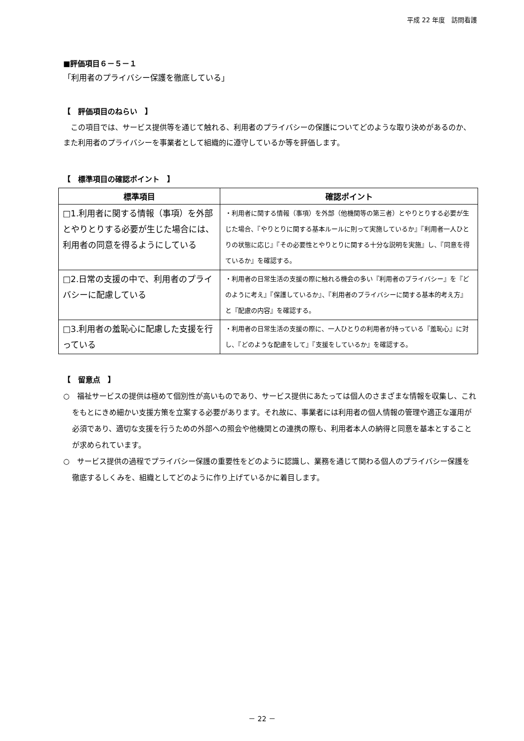平成 22 年度　訪問看護
■評価項目６－５－１
「利用者のプライバシー保護を徹底している」
【　評価項目のねらい　】
この項目では、サービス提供等を通じて触れる、利用者のプライバシーの保護についてどのような取り決めがあるのか、また利用者のプライバシーを事業者として組織的に遵守しているか等を評価します。
【　標準項目の確認ポイント　】
| 標準項目 | 確認ポイント |
| --- | --- |
| □1.利用者に関する情報（事項）を外部とやりとりする必要が生じた場合には、利用者の同意を得るようにしている | ・利用者に関する情報（事項）を外部（他機関等の第三者）とやりとりする必要が生じた場合、『やりとりに関する基本ルールに則って実施しているか』『利用者一人ひとりの状態に応じ』『その必要性とやりとりに関する十分な説明を実施』し、『同意を得ているか』を確認する。 |
| □2.日常の支援の中で、利用者のプライバシーに配慮している | ・利用者の日常生活の支援の際に触れる機会の多い『利用者のプライバシー』を『どのように考え』『保護しているか』、『利用者のプライバシーに関する基本的考え方』と『配慮の内容』を確認する。 |
| □3.利用者の羞恥心に配慮した支援を行っている | ・利用者の日常生活の支援の際に、一人ひとりの利用者が持っている『羞恥心』に対し、『どのような配慮をして』『支援をしているか』を確認する。 |
【　留意点　】
○　福祉サービスの提供は極めて個別性が高いものであり、サービス提供にあたっては個人のさまざまな情報を収集し、これをもとにきめ細かい支援方策を立案する必要があります。それ故に、事業者には利用者の個人情報の管理や適正な運用が必須であり、適切な支援を行うための外部への照会や他機関との連携の際も、利用者本人の納得と同意を基本とすることが求められています。
○　サービス提供の過程でプライバシー保護の重要性をどのように認識し、業務を通じて関わる個人のプライバシー保護を徹底するしくみを、組織としてどのように作り上げているかに着目します。
－ 22 －